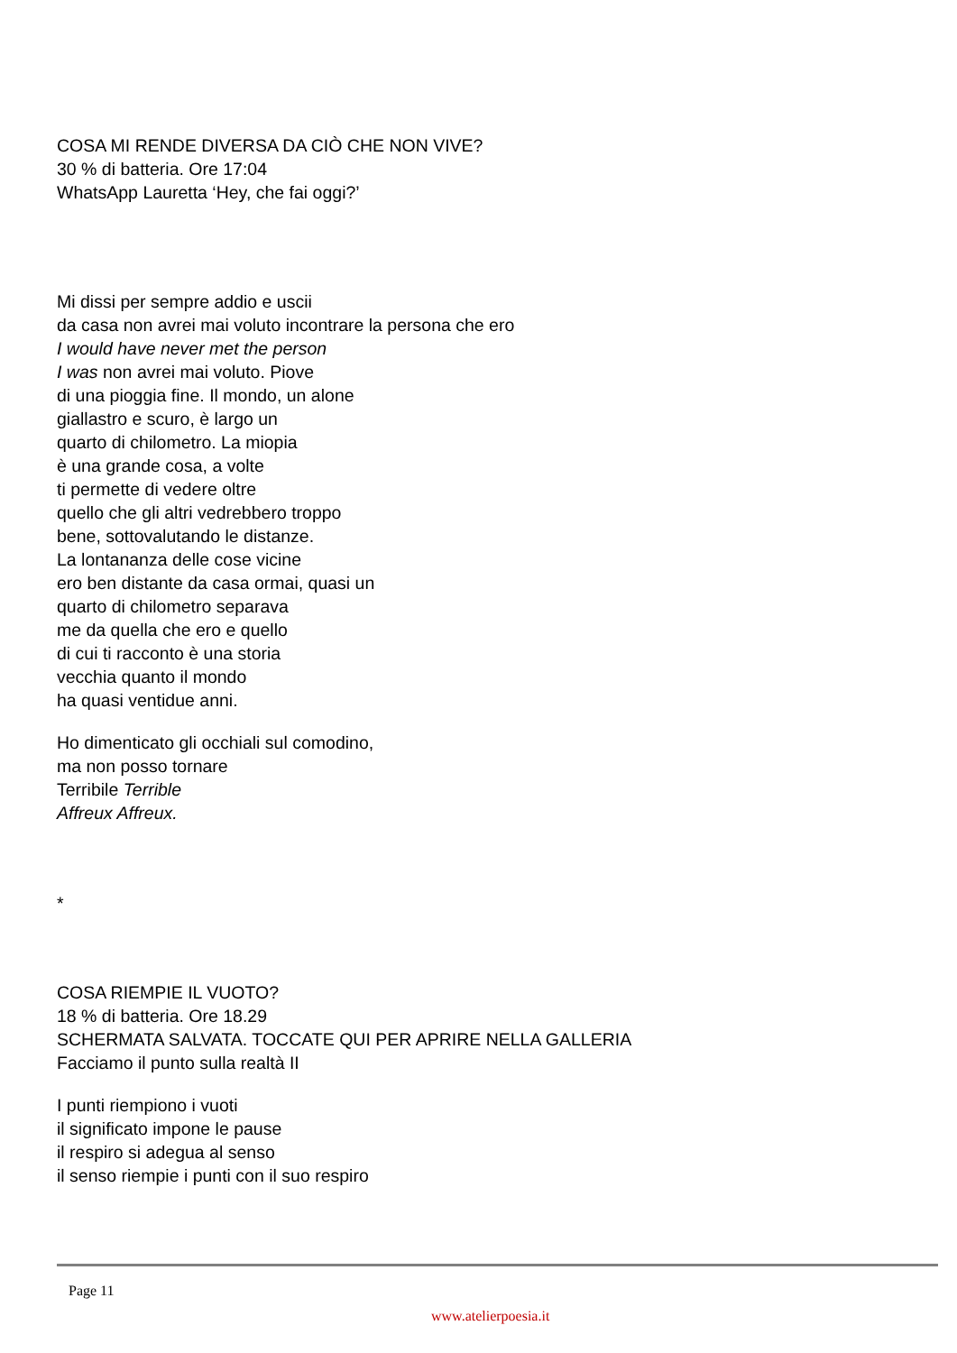COSA MI RENDE DIVERSA DA CIÒ CHE NON VIVE?
30 % di batteria. Ore 17:04
WhatsApp Lauretta ‘Hey, che fai oggi?’
Mi dissi per sempre addio e uscii
da casa non avrei mai voluto incontrare la persona che ero
I would have never met the person
I was non avrei mai voluto. Piove
di una pioggia fine. Il mondo, un alone
giallastro e scuro, è largo un
quarto di chilometro. La miopia
è una grande cosa, a volte
ti permette di vedere oltre
quello che gli altri vedrebbero troppo
bene, sottovalutando le distanze.
La lontananza delle cose vicine
ero ben distante da casa ormai, quasi un
quarto di chilometro separava
me da quella che ero e quello
di cui ti racconto è una storia
vecchia quanto il mondo
ha quasi ventidue anni.
Ho dimenticato gli occhiali sul comodino,
ma non posso tornare
Terribile Terrible
Affreux Affreux.
*
COSA RIEMPIE IL VUOTO?
18 % di batteria. Ore 18.29
SCHERMATA SALVATA. TOCCATE QUI PER APRIRE NELLA GALLERIA
Facciamo il punto sulla realtà II
I punti riempiono i vuoti
il significato impone le pause
il respiro si adegua al senso
il senso riempie i punti con il suo respiro
Page 11
www.atelierpoesia.it